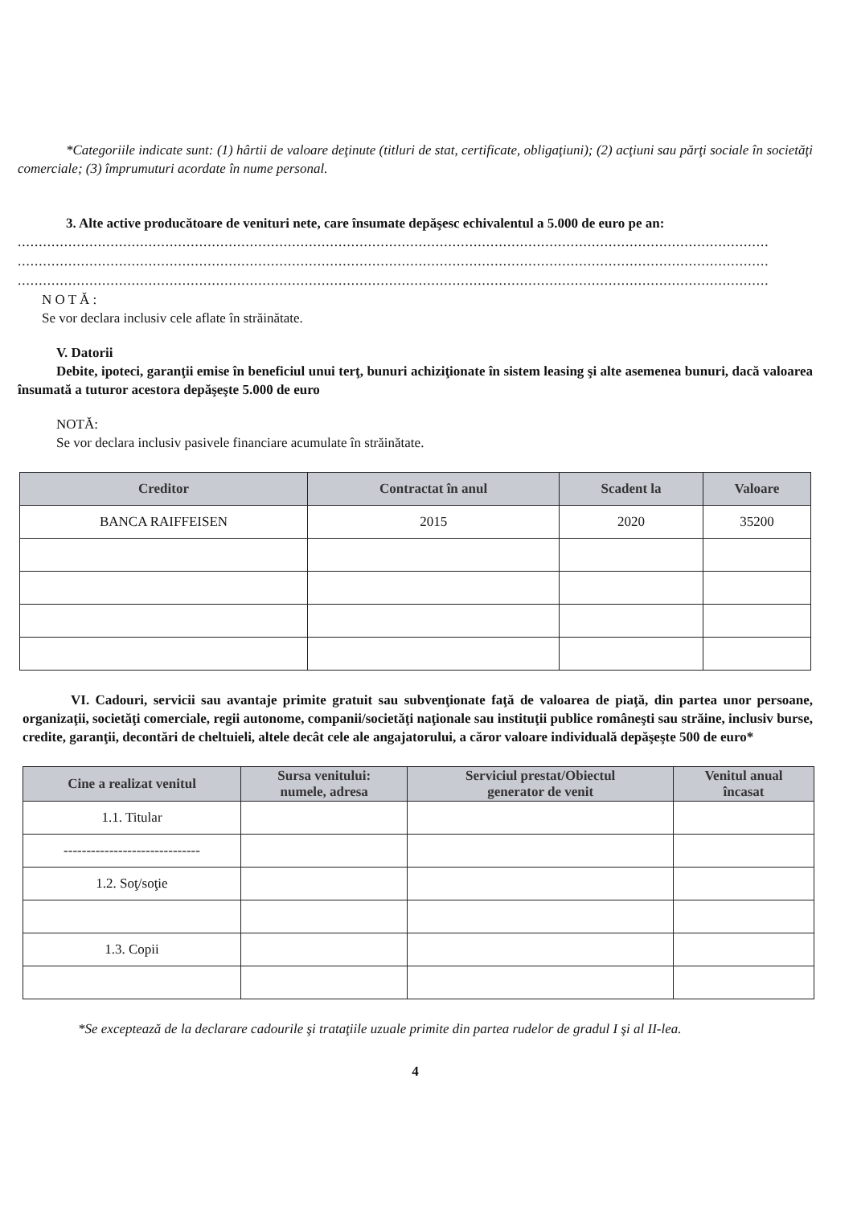*Categoriile indicate sunt: (1) hârtii de valoare deţinute (titluri de stat, certificate, obligaţiuni); (2) acţiuni sau părţi sociale în societăţi comerciale; (3) împrumuturi acordate în nume personal.
3. Alte active producătoare de venituri nete, care însumate depăşesc echivalentul a 5.000 de euro pe an:
..................................................................................................................................................................................
..................................................................................................................................................................................
..................................................................................................................................................................................
N O T Ă :
Se vor declara inclusiv cele aflate în străinătate.
V. Datorii
Debite, ipoteci, garanţii emise în beneficiul unui terţ, bunuri achiziţionate în sistem leasing şi alte asemenea bunuri, dacă valoarea însumată a tuturor acestora depăşeşte 5.000 de euro
NOTĂ:
Se vor declara inclusiv pasivele financiare acumulate în străinătate.
| Creditor | Contractat în anul | Scadent la | Valoare |
| --- | --- | --- | --- |
| BANCA RAIFFEISEN | 2015 | 2020 | 35200 |
VI. Cadouri, servicii sau avantaje primite gratuit sau subvenţionate faţă de valoarea de piaţă, din partea unor persoane, organizaţii, societăţi comerciale, regii autonome, companii/societăţi naţionale sau instituţii publice româneşti sau străine, inclusiv burse, credite, garanţii, decontări de cheltuieli, altele decât cele ale angajatorului, a căror valoare individuală depăşeşte 500 de euro*
| Cine a realizat venitul | Sursa venitului: numele, adresa | Serviciul prestat/Obiectul generator de venit | Venitul anual încasat |
| --- | --- | --- | --- |
| 1.1. Titular | | | |
| ------------------------------ | | | |
| 1.2. Soţ/soţie | | | |
| 1.3. Copii | | | |
*Se exceptează de la declarare cadourile şi trataţiile uzuale primite din partea rudelor de gradul I şi al II-lea.
4